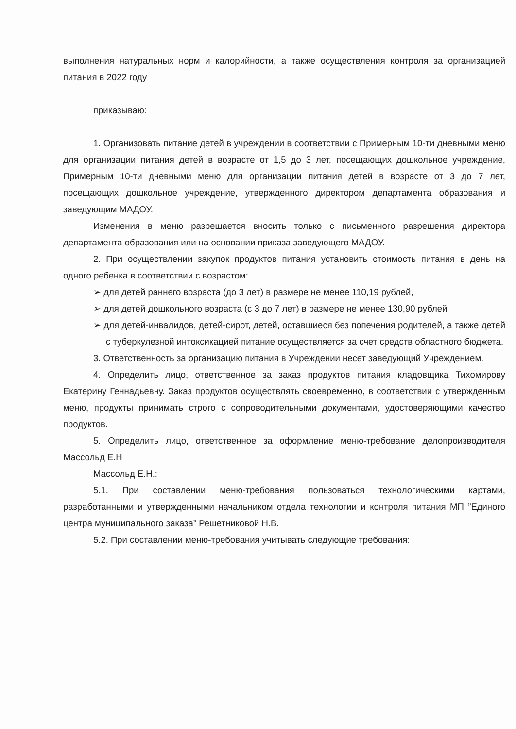выполнения натуральных норм и калорийности, а также осуществления контроля за организацией питания в 2022 году
приказываю:
1. Организовать питание детей в учреждении в соответствии с Примерным 10-ти дневными меню для организации питания детей в возрасте от 1,5 до 3 лет, посещающих дошкольное учреждение, Примерным 10-ти дневными меню для организации питания детей в возрасте от 3 до 7 лет, посещающих дошкольное учреждение, утвержденного директором департамента образования и заведующим МАДОУ.
Изменения в меню разрешается вносить только с письменного разрешения директора департамента образования или на основании приказа заведующего МАДОУ.
2. При осуществлении закупок продуктов питания установить стоимость питания в день на одного ребенка в соответствии с возрастом:
➢ для детей раннего возраста (до 3 лет) в размере не менее 110,19 рублей,
➢ для детей дошкольного возраста (с 3 до 7 лет) в размере не менее 130,90 рублей
➢ для детей-инвалидов, детей-сирот, детей, оставшиеся без попечения родителей, а также детей с туберкулезной интоксикацией питание осуществляется за счет средств областного бюджета.
3. Ответственность за организацию питания в Учреждении несет заведующий Учреждением.
4. Определить лицо, ответственное за заказ продуктов питания кладовщика Тихомирову Екатерину Геннадьевну. Заказ продуктов осуществлять своевременно, в соответствии с утвержденным меню, продукты принимать строго с сопроводительными документами, удостоверяющими качество продуктов.
5. Определить лицо, ответственное за оформление меню-требование делопроизводителя Массольд Е.Н
Массольд Е.Н.:
5.1. При составлении меню-требования пользоваться технологическими картами, разработанными и утвержденными начальником отдела технологии и контроля питания МП ”Единого центра муниципального заказа” Решетниковой Н.В.
5.2. При составлении меню-требования учитывать следующие требования: